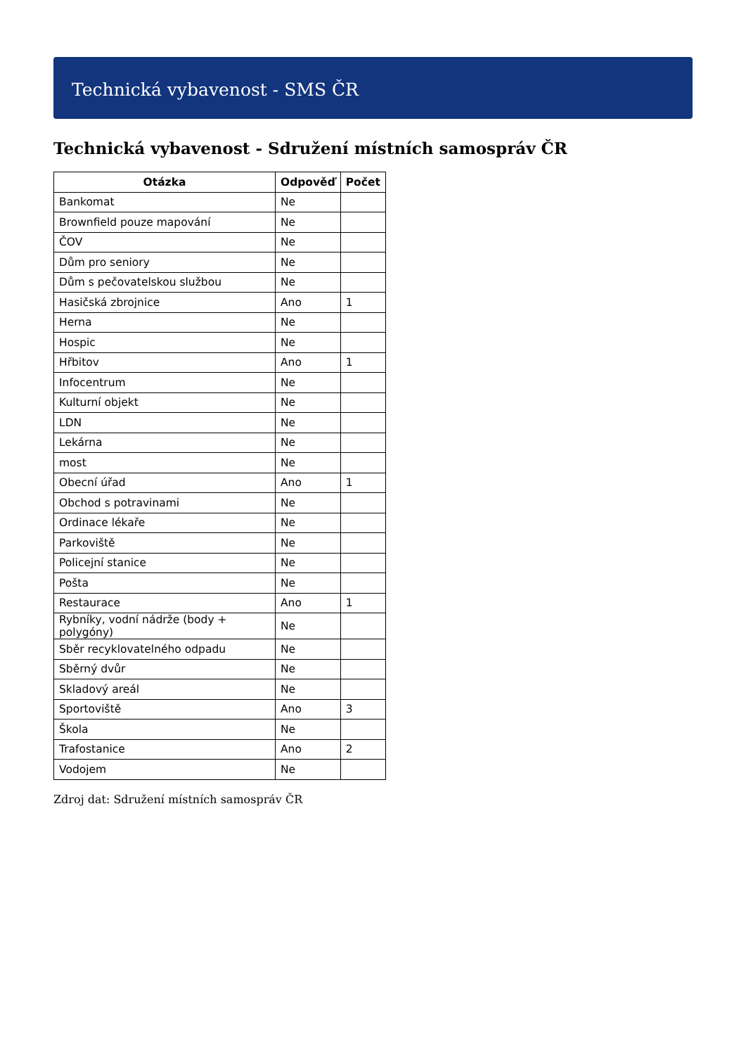Technická vybavenost - SMS ČR
Technická vybavenost - Sdružení místních samospráv ČR
| Otázka | Odpověď | Počet |
| --- | --- | --- |
| Bankomat | Ne | |
| Brownfield pouze mapování | Ne | |
| ČOV | Ne | |
| Dům pro seniory | Ne | |
| Dům s pečovatelskou službou | Ne | |
| Hasičská zbrojnice | Ano | 1 |
| Herna | Ne | |
| Hospic | Ne | |
| Hřbitov | Ano | 1 |
| Infocentrum | Ne | |
| Kulturní objekt | Ne | |
| LDN | Ne | |
| Lekárna | Ne | |
| most | Ne | |
| Obecní úřad | Ano | 1 |
| Obchod s potravinami | Ne | |
| Ordinace lékaře | Ne | |
| Parkoviště | Ne | |
| Policejní stanice | Ne | |
| Pošta | Ne | |
| Restaurace | Ano | 1 |
| Rybníky, vodní nádrže (body + polygóny) | Ne | |
| Sběr recyklovatelného odpadu | Ne | |
| Sběrný dvůr | Ne | |
| Skladový areál | Ne | |
| Sportoviště | Ano | 3 |
| Škola | Ne | |
| Trafostanice | Ano | 2 |
| Vodojem | Ne | |
Zdroj dat: Sdružení místních samospráv ČR